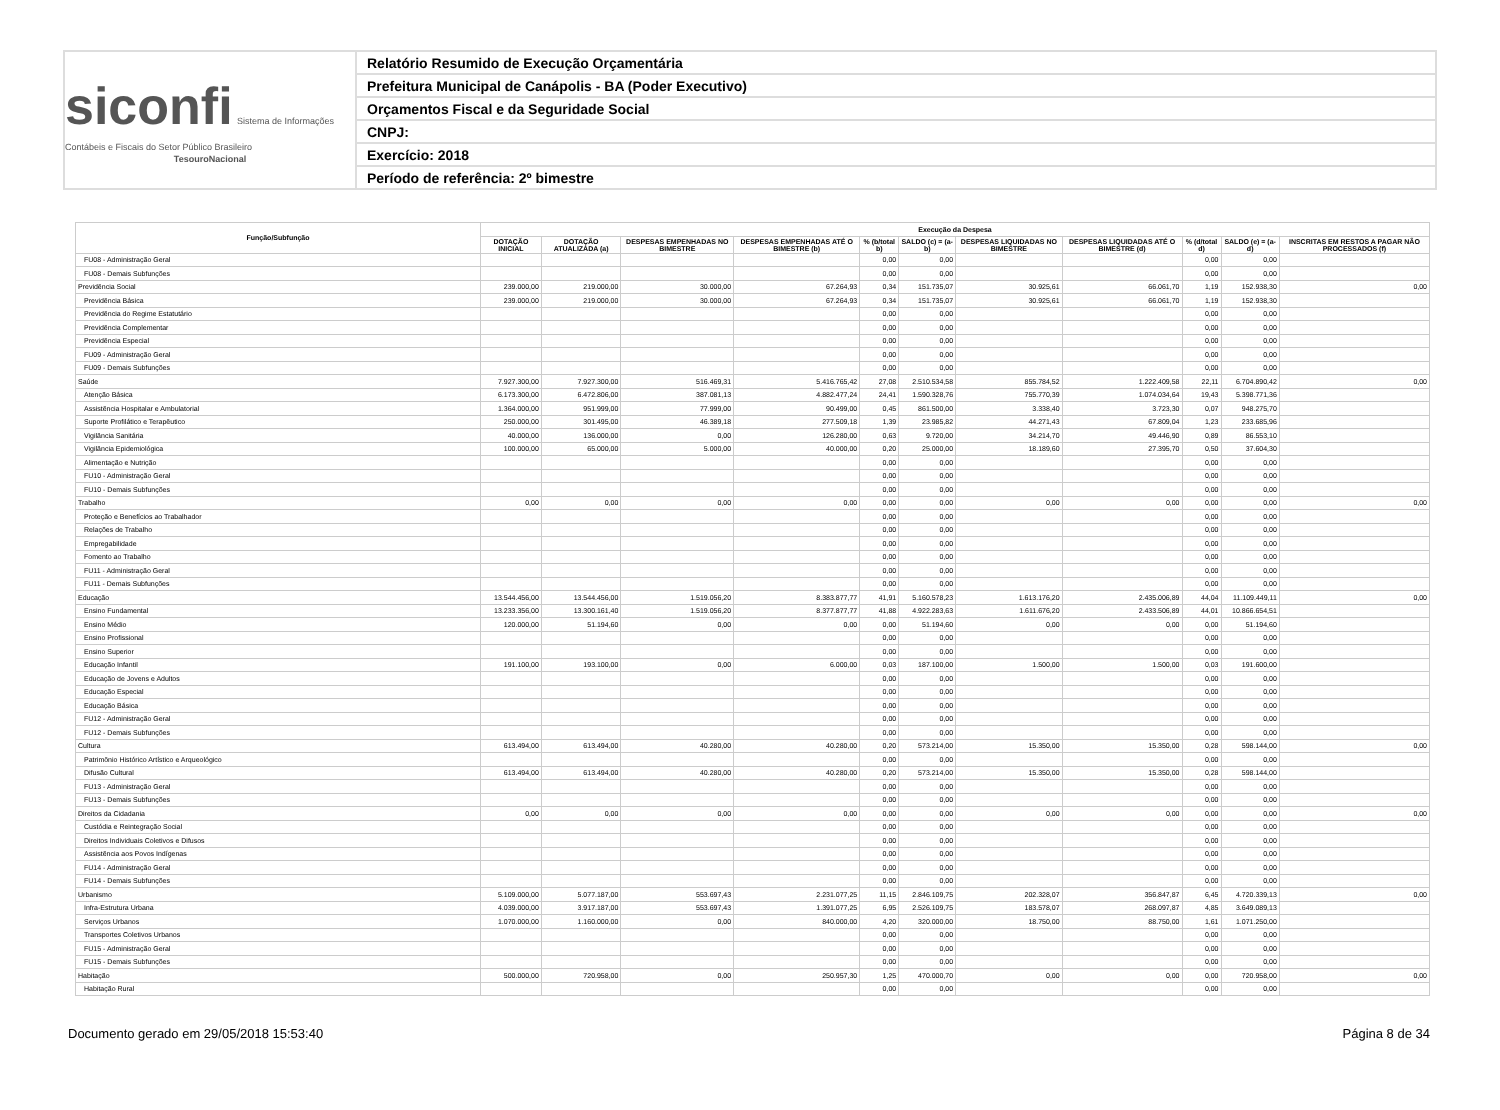siconfi Sistema de Informações Contábeis e Fiscais do Setor Público Brasileiro
TesouroNacional
Relatório Resumido de Execução Orçamentária
Prefeitura Municipal de Canápolis - BA (Poder Executivo)
Orçamentos Fiscal e da Seguridade Social
CNPJ:
Exercício: 2018
Período de referência: 2º bimestre
| Função/Subfunção | Execução da Despesa | | | | | | | | | | |
| --- | --- | --- | --- | --- | --- | --- | --- | --- | --- | --- | --- |
| | DOTAÇÃO INICIAL | DOTAÇÃO ATUALIZADA (a) | DESPESAS EMPENHADAS NO BIMESTRE | DESPESAS EMPENHADAS ATÉ O BIMESTRE (b) | % (b/total b) | SALDO (c) = (a-b) | DESPESAS LIQUIDADAS NO BIMESTRE | DESPESAS LIQUIDADAS ATÉ O BIMESTRE (d) | % (d/total d) | SALDO (e) = (a-d) | INSCRITAS EM RESTOS A PAGAR NÃO PROCESSADOS (f) |
| FU08 - Administração Geral | | | | | 0,00 | 0,00 | | | 0,00 | 0,00 | |
| FU08 - Demais Subfunções | | | | | 0,00 | 0,00 | | | 0,00 | 0,00 | |
| Previdência Social | 239.000,00 | 219.000,00 | 30.000,00 | 67.264,93 | 0,34 | 151.735,07 | 30.925,61 | 66.061,70 | 1,19 | 152.938,30 | 0,00 |
| Previdência Básica | 239.000,00 | 219.000,00 | 30.000,00 | 67.264,93 | 0,34 | 151.735,07 | 30.925,61 | 66.061,70 | 1,19 | 152.938,30 | |
| Previdência do Regime Estatutário | | | | | 0,00 | 0,00 | | | 0,00 | 0,00 | |
| Previdência Complementar | | | | | 0,00 | 0,00 | | | 0,00 | 0,00 | |
| Previdência Especial | | | | | 0,00 | 0,00 | | | 0,00 | 0,00 | |
| FU09 - Administração Geral | | | | | 0,00 | 0,00 | | | 0,00 | 0,00 | |
| FU09 - Demais Subfunções | | | | | 0,00 | 0,00 | | | 0,00 | 0,00 | |
| Saúde | 7.927.300,00 | 7.927.300,00 | 516.469,31 | 5.416.765,42 | 27,08 | 2.510.534,58 | 855.784,52 | 1.222.409,58 | 22,11 | 6.704.890,42 | 0,00 |
| Atenção Básica | 6.173.300,00 | 6.472.806,00 | 387.081,13 | 4.882.477,24 | 24,41 | 1.590.328,76 | 755.770,39 | 1.074.034,64 | 19,43 | 5.398.771,36 | |
| Assistência Hospitalar e Ambulatorial | 1.364.000,00 | 951.999,00 | 77.999,00 | 90.499,00 | 0,45 | 861.500,00 | 3.338,40 | 3.723,30 | 0,07 | 948.275,70 | |
| Suporte Profilático e Terapêutico | 250.000,00 | 301.495,00 | 46.389,18 | 277.509,18 | 1,39 | 23.985,82 | 44.271,43 | 67.809,04 | 1,23 | 233.685,96 | |
| Vigilância Sanitária | 40.000,00 | 136.000,00 | 0,00 | 126.280,00 | 0,63 | 9.720,00 | 34.214,70 | 49.446,90 | 0,89 | 86.553,10 | |
| Vigilância Epidemiológica | 100.000,00 | 65.000,00 | 5.000,00 | 40.000,00 | 0,20 | 25.000,00 | 18.189,60 | 27.395,70 | 0,50 | 37.604,30 | |
| Alimentação e Nutrição | | | | | 0,00 | 0,00 | | | 0,00 | 0,00 | |
| FU10 - Administração Geral | | | | | 0,00 | 0,00 | | | 0,00 | 0,00 | |
| FU10 - Demais Subfunções | | | | | 0,00 | 0,00 | | | 0,00 | 0,00 | |
| Trabalho | 0,00 | 0,00 | 0,00 | 0,00 | 0,00 | 0,00 | 0,00 | 0,00 | 0,00 | 0,00 | 0,00 |
| Proteção e Benefícios ao Trabalhador | | | | | 0,00 | 0,00 | | | 0,00 | 0,00 | |
| Relações de Trabalho | | | | | 0,00 | 0,00 | | | 0,00 | 0,00 | |
| Empregabilidade | | | | | 0,00 | 0,00 | | | 0,00 | 0,00 | |
| Fomento ao Trabalho | | | | | 0,00 | 0,00 | | | 0,00 | 0,00 | |
| FU11 - Administração Geral | | | | | 0,00 | 0,00 | | | 0,00 | 0,00 | |
| FU11 - Demais Subfunções | | | | | 0,00 | 0,00 | | | 0,00 | 0,00 | |
| Educação | 13.544.456,00 | 13.544.456,00 | 1.519.056,20 | 8.383.877,77 | 41,91 | 5.160.578,23 | 1.613.176,20 | 2.435.006,89 | 44,04 | 11.109.449,11 | 0,00 |
| Ensino Fundamental | 13.233.356,00 | 13.300.161,40 | 1.519.056,20 | 8.377.877,77 | 41,88 | 4.922.283,63 | 1.611.676,20 | 2.433.506,89 | 44,01 | 10.866.654,51 | |
| Ensino Médio | 120.000,00 | 51.194,60 | 0,00 | 0,00 | 0,00 | 51.194,60 | 0,00 | 0,00 | 0,00 | 51.194,60 | |
| Ensino Profissional | | | | | 0,00 | 0,00 | | | 0,00 | 0,00 | |
| Ensino Superior | | | | | 0,00 | 0,00 | | | 0,00 | 0,00 | |
| Educação Infantil | 191.100,00 | 193.100,00 | 0,00 | 6.000,00 | 0,03 | 187.100,00 | 1.500,00 | 1.500,00 | 0,03 | 191.600,00 | |
| Educação de Jovens e Adultos | | | | | 0,00 | 0,00 | | | 0,00 | 0,00 | |
| Educação Especial | | | | | 0,00 | 0,00 | | | 0,00 | 0,00 | |
| Educação Básica | | | | | 0,00 | 0,00 | | | 0,00 | 0,00 | |
| FU12 - Administração Geral | | | | | 0,00 | 0,00 | | | 0,00 | 0,00 | |
| FU12 - Demais Subfunções | | | | | 0,00 | 0,00 | | | 0,00 | 0,00 | |
| Cultura | 613.494,00 | 613.494,00 | 40.280,00 | 40.280,00 | 0,20 | 573.214,00 | 15.350,00 | 15.350,00 | 0,28 | 598.144,00 | 0,00 |
| Patrimônio Histórico Artístico e Arqueológico | | | | | 0,00 | 0,00 | | | 0,00 | 0,00 | |
| Difusão Cultural | 613.494,00 | 613.494,00 | 40.280,00 | 40.280,00 | 0,20 | 573.214,00 | 15.350,00 | 15.350,00 | 0,28 | 598.144,00 | |
| FU13 - Administração Geral | | | | | 0,00 | 0,00 | | | 0,00 | 0,00 | |
| FU13 - Demais Subfunções | | | | | 0,00 | 0,00 | | | 0,00 | 0,00 | |
| Direitos da Cidadania | 0,00 | 0,00 | 0,00 | 0,00 | 0,00 | 0,00 | 0,00 | 0,00 | 0,00 | 0,00 | 0,00 |
| Custódia e Reintegração Social | | | | | 0,00 | 0,00 | | | 0,00 | 0,00 | |
| Direitos Individuais Coletivos e Difusos | | | | | 0,00 | 0,00 | | | 0,00 | 0,00 | |
| Assistência aos Povos Indígenas | | | | | 0,00 | 0,00 | | | 0,00 | 0,00 | |
| FU14 - Administração Geral | | | | | 0,00 | 0,00 | | | 0,00 | 0,00 | |
| FU14 - Demais Subfunções | | | | | 0,00 | 0,00 | | | 0,00 | 0,00 | |
| Urbanismo | 5.109.000,00 | 5.077.187,00 | 553.697,43 | 2.231.077,25 | 11,15 | 2.846.109,75 | 202.328,07 | 356.847,87 | 6,45 | 4.720.339,13 | 0,00 |
| Infra-Estrutura Urbana | 4.039.000,00 | 3.917.187,00 | 553.697,43 | 1.391.077,25 | 6,95 | 2.526.109,75 | 183.578,07 | 268.097,87 | 4,85 | 3.649.089,13 | |
| Serviços Urbanos | 1.070.000,00 | 1.160.000,00 | 0,00 | 840.000,00 | 4,20 | 320.000,00 | 18.750,00 | 88.750,00 | 1,61 | 1.071.250,00 | |
| Transportes Coletivos Urbanos | | | | | 0,00 | 0,00 | | | 0,00 | 0,00 | |
| FU15 - Administração Geral | | | | | 0,00 | 0,00 | | | 0,00 | 0,00 | |
| FU15 - Demais Subfunções | | | | | 0,00 | 0,00 | | | 0,00 | 0,00 | |
| Habitação | 500.000,00 | 720.958,00 | 0,00 | 250.957,30 | 1,25 | 470.000,70 | 0,00 | 0,00 | 0,00 | 720.958,00 | 0,00 |
| Habitação Rural | | | | | 0,00 | 0,00 | | | 0,00 | 0,00 | |
Documento gerado em 29/05/2018 15:53:40 Página 8 de 34